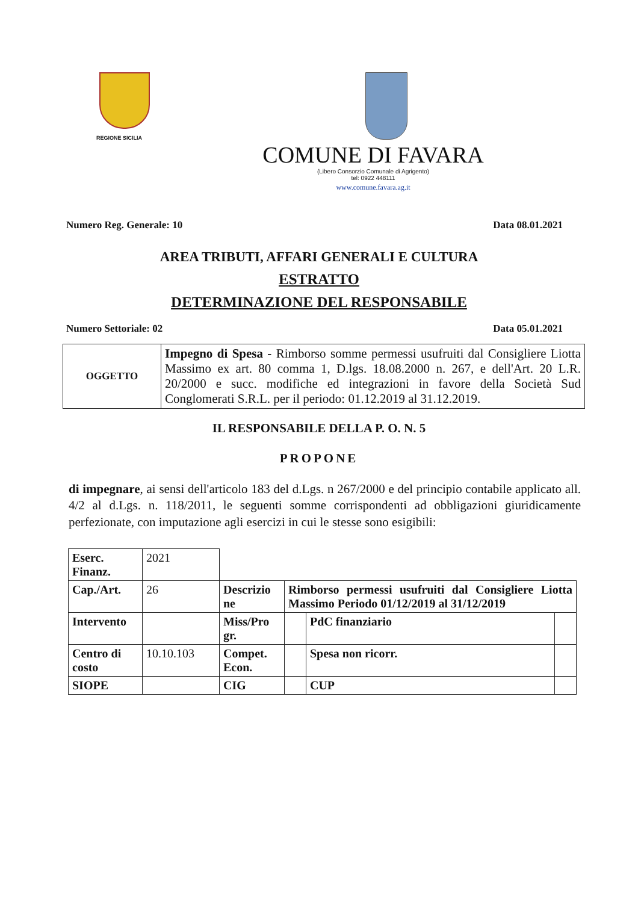REGIONE SICILIA
COMUNE DI FAVARA
(Libero Consorzio Comunale di Agrigento)
tel: 0922 448111
www.comune.favara.ag.it
Numero Reg. Generale: 10 Data 08.01.2021
AREA TRIBUTI, AFFARI GENERALI E CULTURA
ESTRATTO
DETERMINAZIONE DEL RESPONSABILE
Numero Settoriale: 02 Data 05.01.2021
| OGGETTO | Impegno di Spesa - Rimborso somme permessi usufruiti dal Consigliere Liotta Massimo ex art. 80 comma 1, D.lgs. 18.08.2000 n. 267, e dell'Art. 20 L.R. 20/2000 e succ. modifiche ed integrazioni in favore della Società Sud Conglomerati S.R.L. per il periodo: 01.12.2019 al 31.12.2019. |
IL RESPONSABILE DELLA P. O. N. 5
PROPONE
di impegnare, ai sensi dell'articolo 183 del d.Lgs. n 267/2000 e del principio contabile applicato all. 4/2 al d.Lgs. n. 118/2011, le seguenti somme corrispondenti ad obbligazioni giuridicamente perfezionate, con imputazione agli esercizi in cui le stesse sono esigibili:
| Eserc. Finanz. | 2021 | | | | |
| Cap./Art. | 26 | Descrizio ne | Rimborso permessi usufruiti dal Consigliere Liotta Massimo Periodo 01/12/2019 al 31/12/2019 | | |
| Intervento | | Miss/Pro gr. | | PdC finanziario | |
| Centro di costo | 10.10.103 | Compet. Econ. | | Spesa non ricorr. | |
| SIOPE | | CIG | | CUP | |